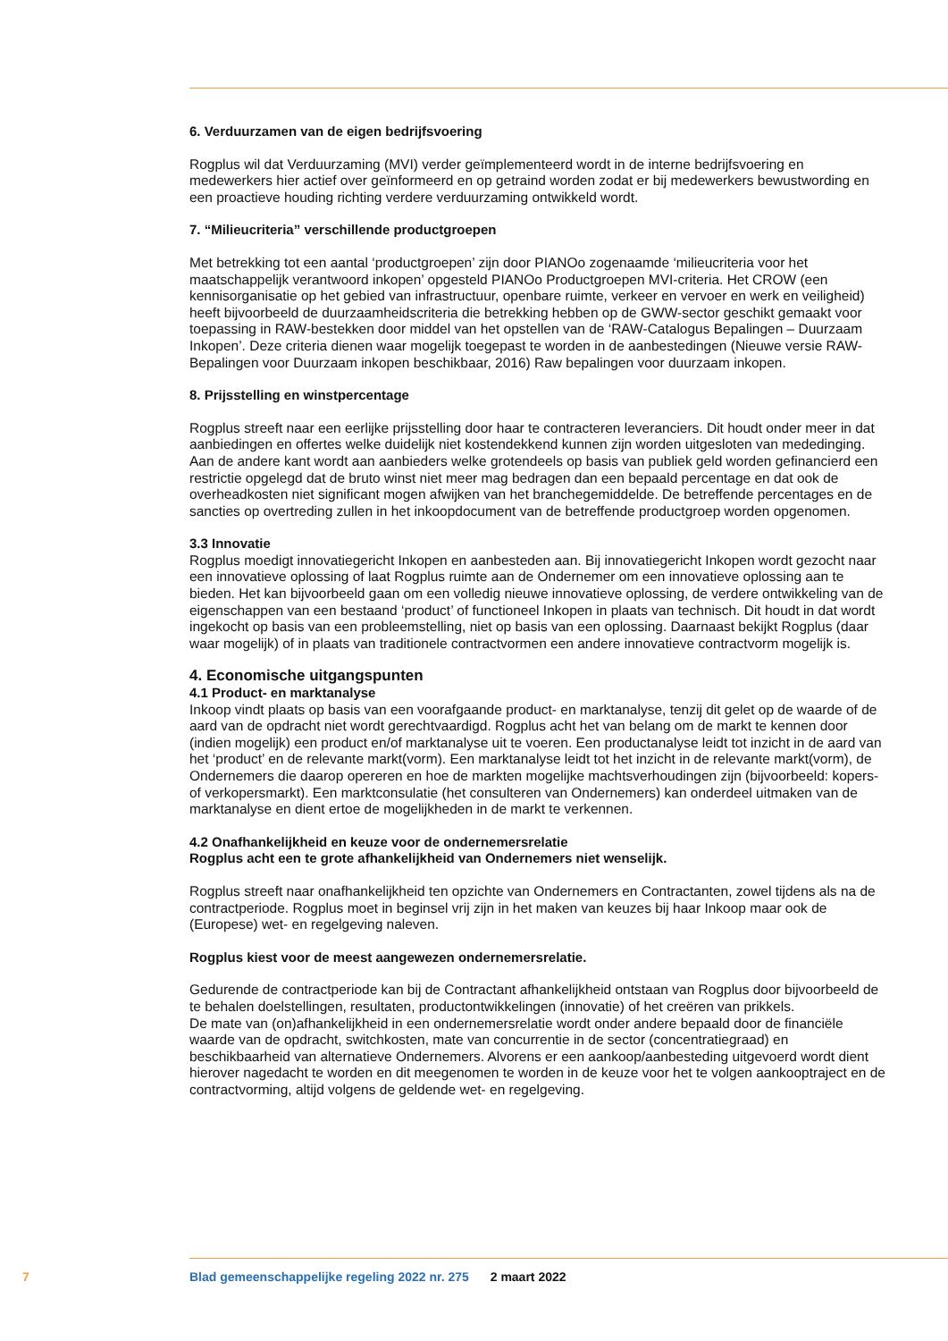6. Verduurzamen van de eigen bedrijfsvoering
Rogplus wil dat Verduurzaming (MVI) verder geïmplementeerd wordt in de interne bedrijfsvoering en medewerkers hier actief over geïnformeerd en op getraind worden zodat er bij medewerkers bewustwording en een proactieve houding richting verdere verduurzaming ontwikkeld wordt.
7. “Milieucriteria” verschillende productgroepen
Met betrekking tot een aantal ‘productgroepen’ zijn door PIANOo zogenaamde ‘milieucriteria voor het maatschappelijk verantwoord inkopen’ opgesteld PIANOo Productgroepen MVI-criteria. Het CROW (een kennisorganisatie op het gebied van infrastructuur, openbare ruimte, verkeer en vervoer en werk en veiligheid) heeft bijvoorbeeld de duurzaamheidscriteria die betrekking hebben op de GWW-sector geschikt gemaakt voor toepassing in RAW-bestekken door middel van het opstellen van de ‘RAW-Catalogus Bepalingen – Duurzaam Inkopen’. Deze criteria dienen waar mogelijk toegepast te worden in de aanbestedingen (Nieuwe versie RAW-Bepalingen voor Duurzaam inkopen beschikbaar, 2016) Raw bepalingen voor duurzaam inkopen.
8. Prijsstelling en winstpercentage
Rogplus streeft naar een eerlijke prijsstelling door haar te contracteren leveranciers. Dit houdt onder meer in dat aanbiedingen en offertes welke duidelijk niet kostendekkend kunnen zijn worden uitgesloten van mededinging. Aan de andere kant wordt aan aanbieders welke grotendeels op basis van publiek geld worden gefinancierd een restrictie opgelegd dat de bruto winst niet meer mag bedragen dan een bepaald percentage en dat ook de overheadkosten niet significant mogen afwijken van het branchegemiddelde. De betreffende percentages en de sancties op overtreding zullen in het inkoopdocument van de betreffende productgroep worden opgenomen.
3.3 Innovatie
Rogplus moedigt innovatiegericht Inkopen en aanbesteden aan. Bij innovatiegericht Inkopen wordt gezocht naar een innovatieve oplossing of laat Rogplus ruimte aan de Ondernemer om een innovatieve oplossing aan te bieden. Het kan bijvoorbeeld gaan om een volledig nieuwe innovatieve oplossing, de verdere ontwikkeling van de eigenschappen van een bestaand ‘product’ of functioneel Inkopen in plaats van technisch. Dit houdt in dat wordt ingekocht op basis van een probleemstelling, niet op basis van een oplossing. Daarnaast bekijkt Rogplus (daar waar mogelijk) of in plaats van traditionele contractvormen een andere innovatieve contractvorm mogelijk is.
4. Economische uitgangspunten
4.1 Product- en marktanalyse
Inkoop vindt plaats op basis van een voorafgaande product- en marktanalyse, tenzij dit gelet op de waarde of de aard van de opdracht niet wordt gerechtvaardigd. Rogplus acht het van belang om de markt te kennen door (indien mogelijk) een product en/of marktanalyse uit te voeren. Een productanalyse leidt tot inzicht in de aard van het ‘product’ en de relevante markt(vorm). Een marktanalyse leidt tot het inzicht in de relevante markt(vorm), de Ondernemers die daarop opereren en hoe de markten mogelijke machtsverhoudingen zijn (bijvoorbeeld: kopers- of verkopersmarkt). Een marktconsulatie (het consulteren van Ondernemers) kan onderdeel uitmaken van de marktanalyse en dient ertoe de mogelijkheden in de markt te verkennen.
4.2 Onafhankelijkheid en keuze voor de ondernemersrelatie
Rogplus acht een te grote afhankelijkheid van Ondernemers niet wenselijk.
Rogplus streeft naar onafhankelijkheid ten opzichte van Ondernemers en Contractanten, zowel tijdens als na de contractperiode. Rogplus moet in beginsel vrij zijn in het maken van keuzes bij haar Inkoop maar ook de (Europese) wet- en regelgeving naleven.
Rogplus kiest voor de meest aangewezen ondernemersrelatie.
Gedurende de contractperiode kan bij de Contractant afhankelijkheid ontstaan van Rogplus door bijvoorbeeld de te behalen doelstellingen, resultaten, productontwikkelingen (innovatie) of het creëren van prikkels.
De mate van (on)afhankelijkheid in een ondernemersrelatie wordt onder andere bepaald door de financiële waarde van de opdracht, switchkosten, mate van concurrentie in de sector (concentratiegraad) en beschikbaarheid van alternatieve Ondernemers. Alvorens er een aankoop/aanbesteding uitgevoerd wordt dient hierover nagedacht te worden en dit meegenomen te worden in de keuze voor het te volgen aankooptraject en de contractvorming, altijd volgens de geldende wet- en regelgeving.
7 Blad gemeenschappelijke regeling 2022 nr. 275 2 maart 2022